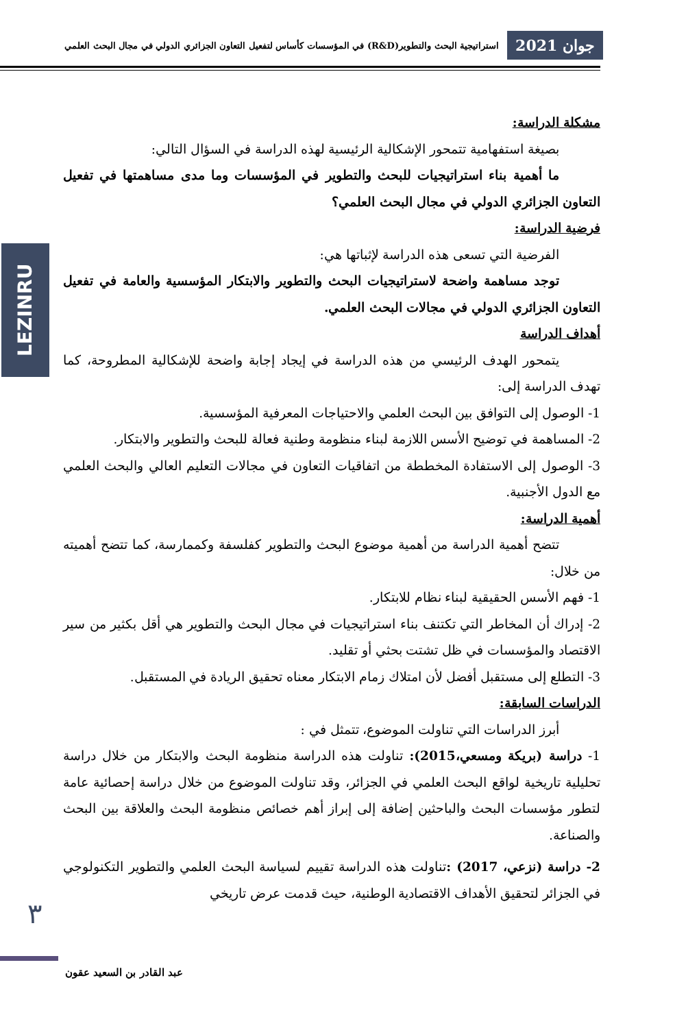جوان 2021 استراتيجية البحث والتطوير(R&D) في المؤسسات كأساس لتفعيل التعاون الجزائري الدولي في مجال البحث العلمي
LEZINRU
مشكلة الدراسة:
بصيغة استفهامية تتمحور الإشكالية الرئيسية لهذه الدراسة في السؤال التالي:
ما أهمية بناء استراتيجيات للبحث والتطوير في المؤسسات وما مدى مساهمتها في تفعيل التعاون الجزائري الدولي في مجال البحث العلمي؟
فرضية الدراسة:
الفرضية التي تسعى هذه الدراسة لإثباتها هي:
توجد مساهمة واضحة لاستراتيجيات البحث والتطوير والابتكار المؤسسية والعامة في تفعيل التعاون الجزائري الدولي في مجالات البحث العلمي.
أهداف الدراسة
يتمحور الهدف الرئيسي من هذه الدراسة في إيجاد إجابة واضحة للإشكالية المطروحة، كما تهدف الدراسة إلى:
1- الوصول إلى التوافق بين البحث العلمي والاحتياجات المعرفية المؤسسية.
2- المساهمة في توضيح الأسس اللازمة لبناء منظومة وطنية فعالة للبحث والتطوير والابتكار.
3- الوصول إلى الاستفادة المخططة من اتفاقيات التعاون في مجالات التعليم العالي والبحث العلمي مع الدول الأجنبية.
أهمية الدراسة:
تتضح أهمية الدراسة من أهمية موضوع البحث والتطوير كفلسفة وكممارسة، كما تتضح أهميته من خلال:
1- فهم الأسس الحقيقية لبناء نظام للابتكار.
2- إدراك أن المخاطر التي تكتنف بناء استراتيجيات في مجال البحث والتطوير هي أقل بكثير من سير الاقتصاد والمؤسسات في ظل تشتت بحثي أو تقليد.
3- التطلع إلى مستقبل أفضل لأن امتلاك زمام الابتكار معناه تحقيق الريادة في المستقبل.
الدراسات السابقة:
أبرز الدراسات التي تناولت الموضوع، تتمثل في :
1- دراسة (بريكة ومسعي،2015): تناولت هذه الدراسة منظومة البحث والابتكار من خلال دراسة تحليلية تاريخية لواقع البحث العلمي في الجزائر، وقد تناولت الموضوع من خلال دراسة إحصائية عامة لتطور مؤسسات البحث والباحثين إضافة إلى إبراز أهم خصائص منظومة البحث والعلاقة بين البحث والصناعة.
2- دراسة (نزعي، 2017) : تناولت هذه الدراسة تقييم لسياسة البحث العلمي والتطوير التكنولوجي في الجزائر لتحقيق الأهداف الاقتصادية الوطنية، حيث قدمت عرض تاريخي
٣
عبد القادر بن السعيد عقون